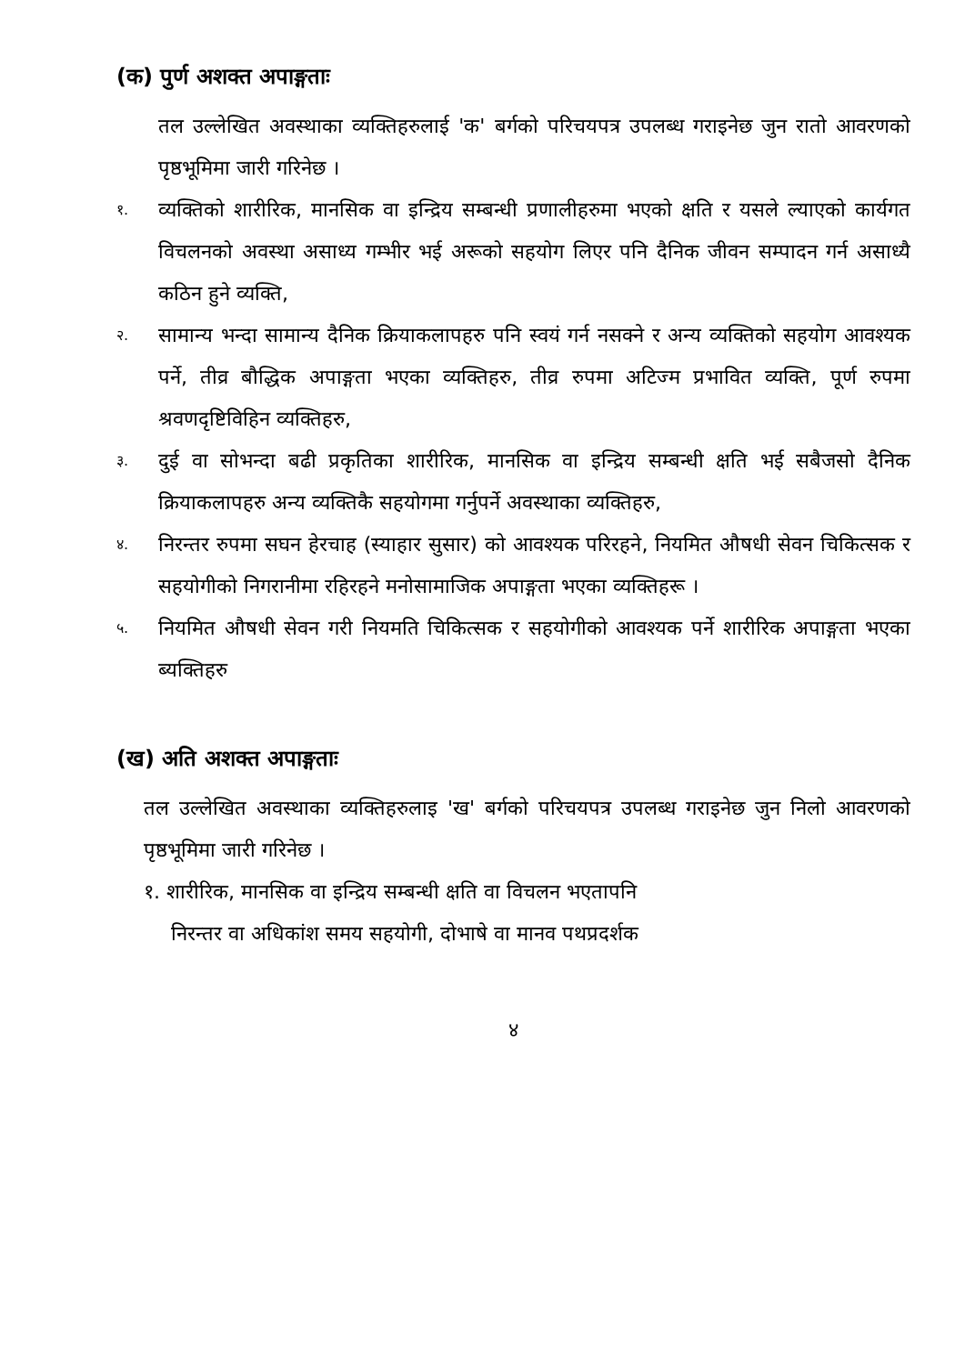(क) पुर्ण अशक्त अपाङ्गताः
तल उल्लेखित अवस्थाका व्यक्तिहरुलाई 'क' बर्गको परिचयपत्र उपलब्ध गराइनेछ जुन रातो आवरणको पृष्ठभूमिमा जारी गरिनेछ ।
१. व्यक्तिको शारीरिक, मानसिक वा इन्द्रिय सम्बन्धी प्रणालीहरुमा भएको क्षति र यसले ल्याएको कार्यगत विचलनको अवस्था असाध्य गम्भीर भई अरूको सहयोग लिएर पनि दैनिक जीवन सम्पादन गर्न असाध्यै कठिन हुने व्यक्ति,
२. सामान्य भन्दा सामान्य दैनिक क्रियाकलापहरु पनि स्वयं गर्न नसक्ने र अन्य व्यक्तिको सहयोग आवश्यक पर्ने, तीव्र बौद्धिक अपाङ्गता भएका व्यक्तिहरु, तीव्र रुपमा अटिज्म प्रभावित व्यक्ति, पूर्ण रुपमा श्रवणदृष्टिविहिन व्यक्तिहरु,
३. दुई वा सोभन्दा बढी प्रकृतिका शारीरिक, मानसिक वा इन्द्रिय सम्बन्धी क्षति भई सबैजसो दैनिक क्रियाकलापहरु अन्य व्यक्तिकै सहयोगमा गर्नुपर्ने अवस्थाका व्यक्तिहरु,
४. निरन्तर रुपमा सघन हेरचाह (स्याहार सुसार) को आवश्यक परिरहने, नियमित औषधी सेवन चिकित्सक र सहयोगीको निगरानीमा रहिरहने मनोसामाजिक अपाङ्गता भएका व्यक्तिहरू ।
५. नियमित औषधी सेवन गरी नियमति चिकित्सक र सहयोगीको आवश्यक पर्ने शारीरिक अपाङ्गता भएका ब्यक्तिहरु
(ख) अति अशक्त अपाङ्गताः
तल उल्लेखित अवस्थाका व्यक्तिहरुलाइ 'ख' बर्गको परिचयपत्र उपलब्ध गराइनेछ जुन निलो आवरणको पृष्ठभूमिमा जारी गरिनेछ ।
१. शारीरिक, मानसिक वा इन्द्रिय सम्बन्धी क्षति वा विचलन भएतापनि
निरन्तर वा अधिकांश समय सहयोगी, दोभाषे वा मानव पथप्रदर्शक
४